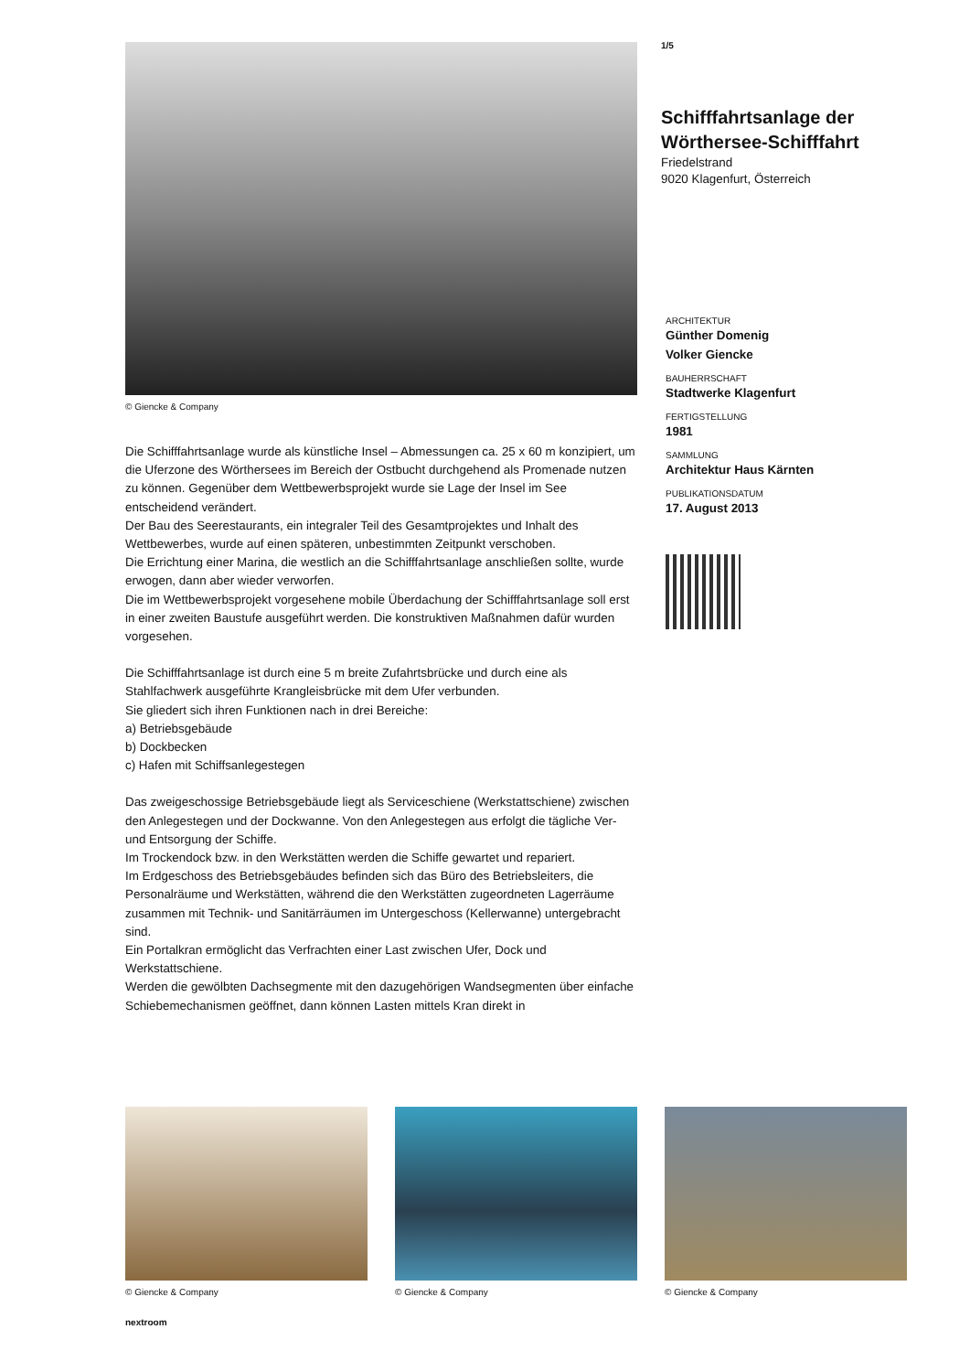© Giencke & Company
Die Schifffahrtsanlage wurde als künstliche Insel – Abmessungen ca. 25 x 60 m konzipiert, um die Uferzone des Wörthersees im Bereich der Ostbucht durchgehend als Promenade nutzen zu können. Gegenüber dem Wettbewerbsprojekt wurde sie Lage der Insel im See entscheidend verändert.
Der Bau des Seerestaurants, ein integraler Teil des Gesamtprojektes und Inhalt des Wettbewerbes, wurde auf einen späteren, unbestimmten Zeitpunkt verschoben.
Die Errichtung einer Marina, die westlich an die Schifffahrtsanlage anschließen sollte, wurde erwogen, dann aber wieder verworfen.
Die im Wettbewerbsprojekt vorgesehene mobile Überdachung der Schifffahrtsanlage soll erst in einer zweiten Baustufe ausgeführt werden. Die konstruktiven Maßnahmen dafür wurden vorgesehen.
Die Schifffahrtsanlage ist durch eine 5 m breite Zufahrtsbrücke und durch eine als Stahlfachwerk ausgeführte Krangleisbrücke mit dem Ufer verbunden.
Sie gliedert sich ihren Funktionen nach in drei Bereiche:
a) Betriebsgebäude
b) Dockbecken
c) Hafen mit Schiffsanlegestegen
Das zweigeschossige Betriebsgebäude liegt als Serviceschiene (Werkstattschiene) zwischen den Anlegestegen und der Dockwanne. Von den Anlegestegen aus erfolgt die tägliche Ver- und Entsorgung der Schiffe.
Im Trockendock bzw. in den Werkstätten werden die Schiffe gewartet und repariert.
Im Erdgeschoss des Betriebsgebäudes befinden sich das Büro des Betriebsleiters, die Personalräume und Werkstätten, während die den Werkstätten zugeordneten Lagerräume zusammen mit Technik- und Sanitärräumen im Untergeschoss (Kellerwanne) untergebracht sind.
Ein Portalkran ermöglicht das Verfrachten einer Last zwischen Ufer, Dock und Werkstattschiene.
Werden die gewölbten Dachsegmente mit den dazugehörigen Wandsegmenten über einfache Schiebemechanismen geöffnet, dann können Lasten mittels Kran direkt in
1/5
Schifffahrtsanlage der Wörthersee-Schifffahrt
Friedelstrand
9020 Klagenfurt, Österreich
ARCHITEKTUR
Günther Domenig
Volker Giencke
BAUHERRSCHAFT
Stadtwerke Klagenfurt
FERTIGSTELLUNG
1981
SAMMLUNG
Architektur Haus Kärnten
PUBLIKATIONSDATUM
17. August 2013
© Giencke & Company © Giencke & Company © Giencke & Company
nextroom